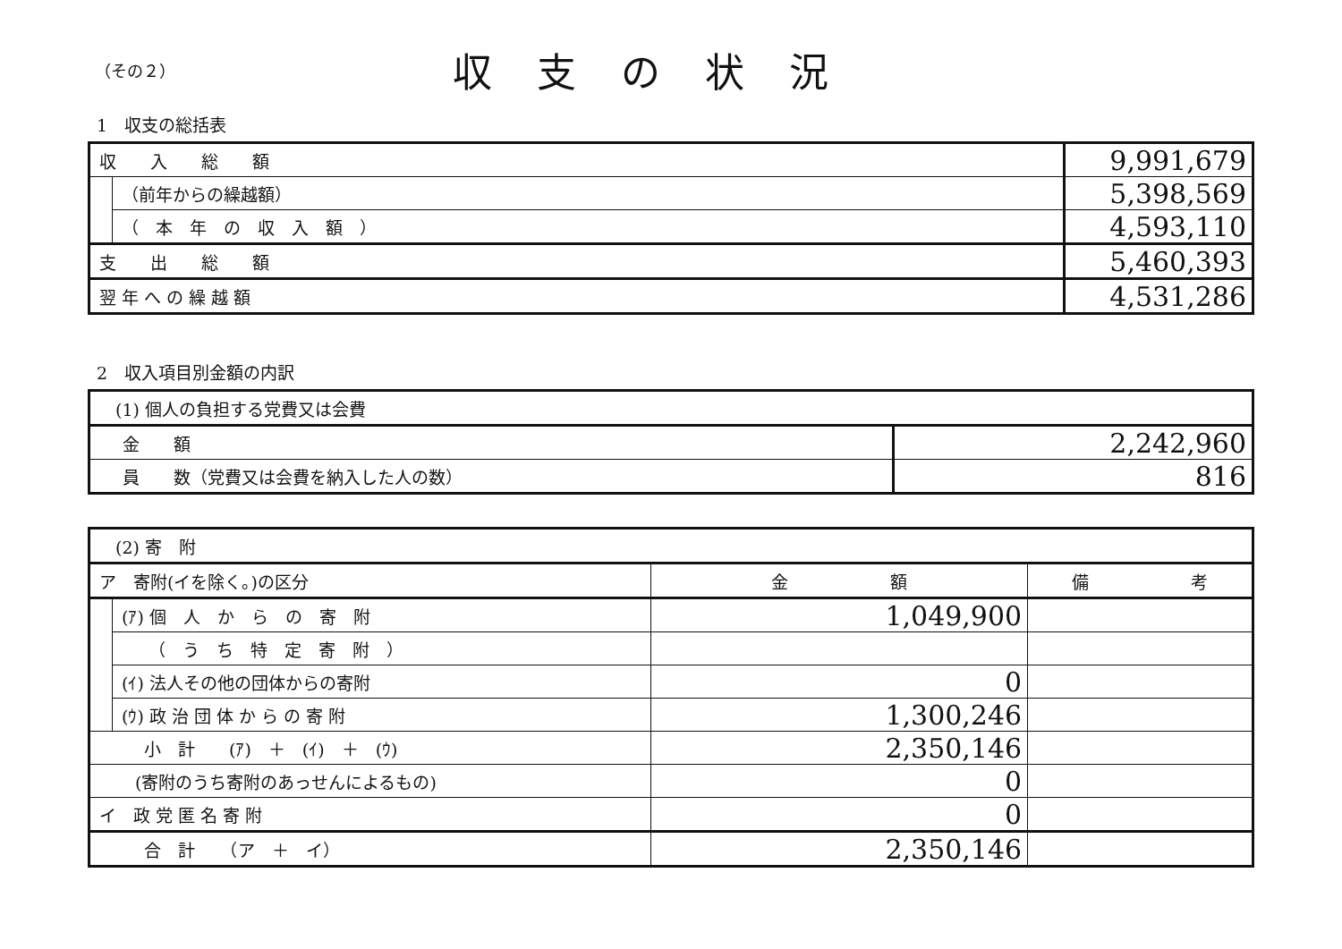（その２）
収支の状況
1　収支の総括表
| 収 入 総 額 | | 9,991,679 |
| | （前年からの繰越額） | 5,398,569 |
| | （ 本 年 の 収 入 額 ） | 4,593,110 |
| 支 出 総 額 | | 5,460,393 |
| 翌 年 へ の 繰 越 額 | | 4,531,286 |
2　収入項目別金額の内訳
| (1) 個人の負担する党費又は会費 | |
| 金 額 | 2,242,960 |
| 員 数（党費又は会費を納入した人の数） | 816 |
| (2) 寄 附 | | | |
| ア 寄附(イを除く。)の区分 | | 金 額 | 備 考 |
| | (ｱ) 個 人 か ら の 寄 附 | 1,049,900 | |
| | （ う ち 特 定 寄 附 ） | | |
| | (ｲ) 法人その他の団体からの寄附 | 0 | |
| | (ｳ) 政 治 団 体 か ら の 寄 附 | 1,300,246 | |
| 小 計 (ｱ) ＋ (ｲ) ＋ (ｳ) | | 2,350,146 | |
| (寄附のうち寄附のあっせんによるもの) | | 0 | |
| イ 政 党 匿 名 寄 附 | | 0 | |
| 合 計 （ア ＋ イ） | | 2,350,146 | |